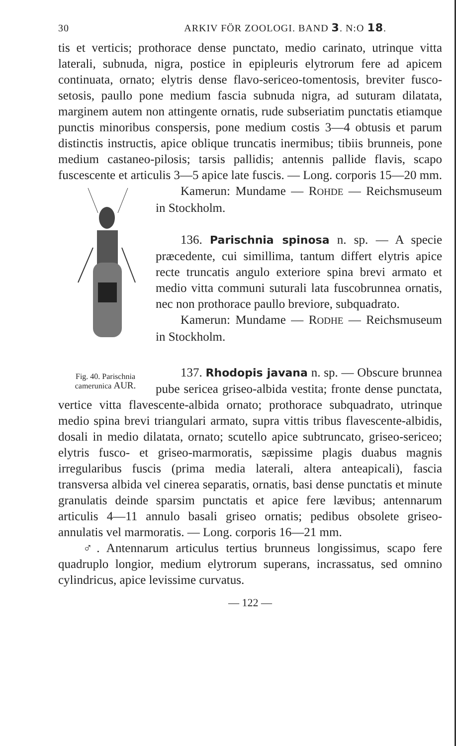30 ARKIV FÖR ZOOLOGI. BAND 3. N:O 18.
tis et verticis; prothorace dense punctato, medio carinato, utrinque vitta laterali, subnuda, nigra, postice in epipleuris elytrorum fere ad apicem continuata, ornato; elytris dense flavo-sericeo-tomentosis, breviter fusco-setosis, paullo pone medium fascia subnuda nigra, ad suturam dilatata, marginem autem non attingente ornatis, rude subseriatim punctatis etiamque punctis minoribus conspersis, pone medium costis 3—4 obtusis et parum distinctis instructis, apice oblique truncatis inermibus; tibiis brunneis, pone medium castaneo-pilosis; tarsis pallidis; antennis pallide flavis, scapo fuscescente et articulis 3—5 apice late fuscis. — Long. corporis 15—20 mm.
Fig. 40. Parischnia camerunica AUR.
Kamerun: Mundame — ROHDE — Reichsmuseum in Stockholm.
136. Parischnia spinosa n. sp. — A specie præcedente, cui simillima, tantum differt elytris apice recte truncatis angulo exteriore spina brevi armato et medio vitta communi suturali lata fuscobrunnea ornatis, nec non prothorace paullo breviore, subquadrato.
Kamerun: Mundame — RODHE — Reichsmuseum in Stockholm.
137. Rhodopis javana n. sp. — Obscure brunnea pube sericea griseo-albida vestita; fronte dense punctata, vertice vitta flavescente-albida ornato; prothorace subquadrato, utrinque medio spina brevi triangulari armato, supra vittis tribus flavescente-albidis, dosali in medio dilatata, ornato; scutello apice subtruncato, griseo-sericeo; elytris fusco- et griseo-marmoratis, sæpissime plagis duabus magnis irregularibus fuscis (prima media laterali, altera anteapicali), fascia transversa albida vel cinerea separatis, ornatis, basi dense punctatis et minute granulatis deinde sparsim punctatis et apice fere lævibus; antennarum articulis 4—11 annulo basali griseo ornatis; pedibus obsolete griseo-annulatis vel marmoratis. — Long. corporis 16—21 mm.
♂. Antennarum articulus tertius brunneus longissimus, scapo fere quadruplo longior, medium elytrorum superans, incrassatus, sed omnino cylindricus, apice levissime curvatus.
— 122 —